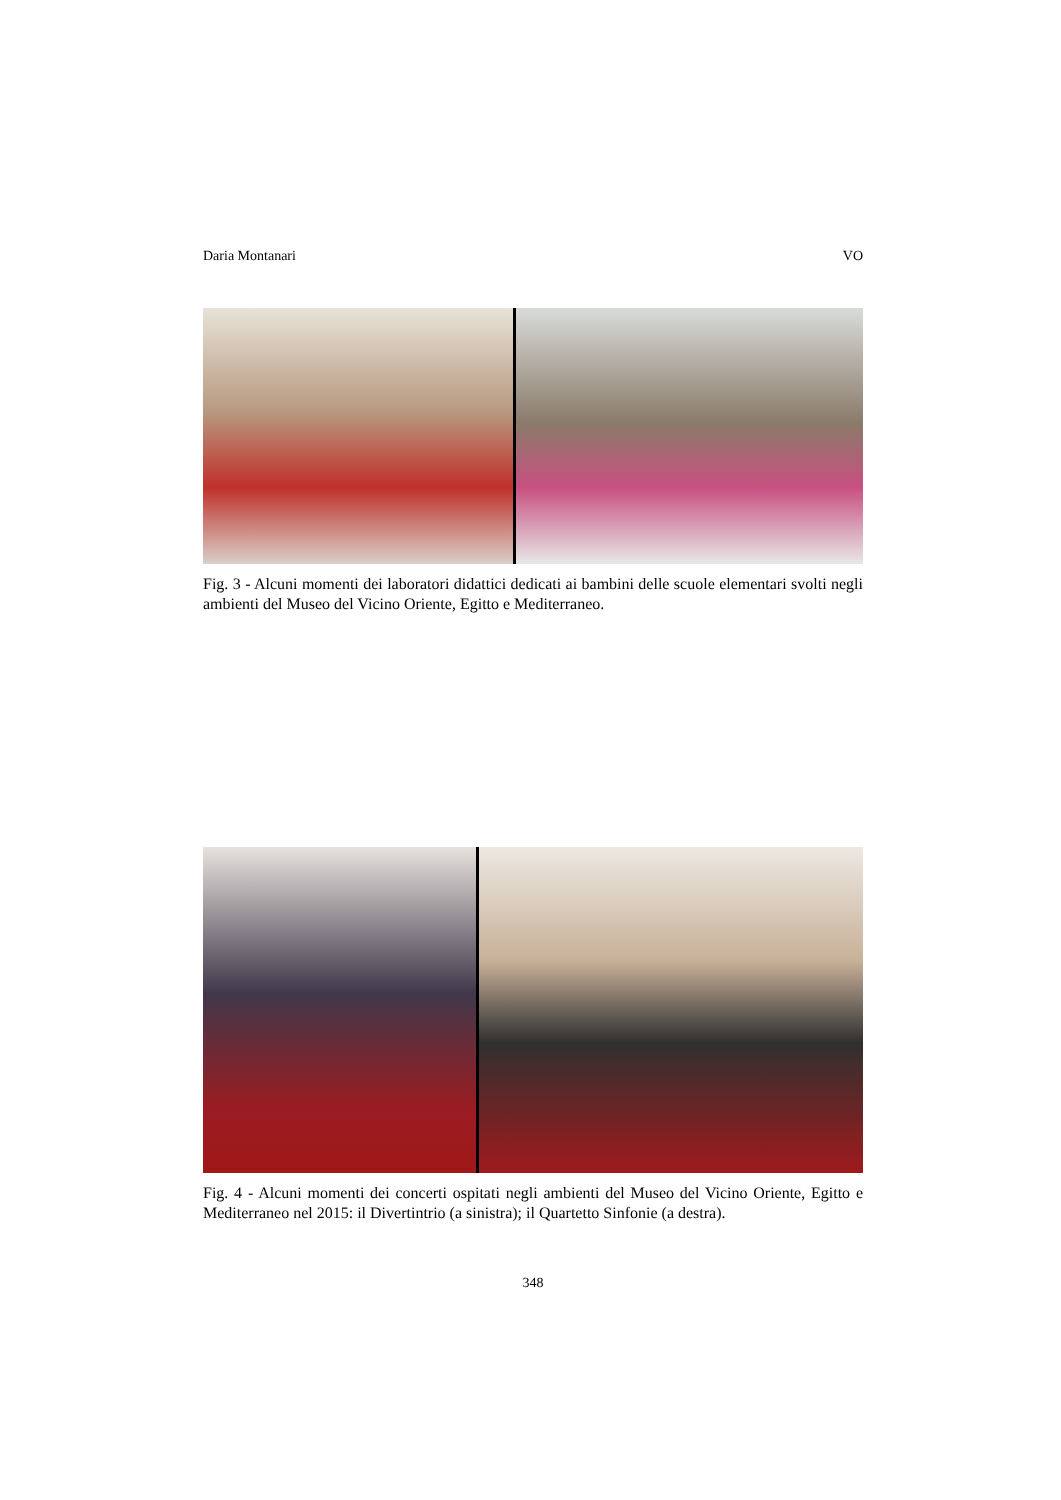Daria Montanari VO
Fig. 3 - Alcuni momenti dei laboratori didattici dedicati ai bambini delle scuole elementari svolti negli ambienti del Museo del Vicino Oriente, Egitto e Mediterraneo.
Fig. 4 - Alcuni momenti dei concerti ospitati negli ambienti del Museo del Vicino Oriente, Egitto e Mediterraneo nel 2015: il Divertintrio (a sinistra); il Quartetto Sinfonie (a destra).
348